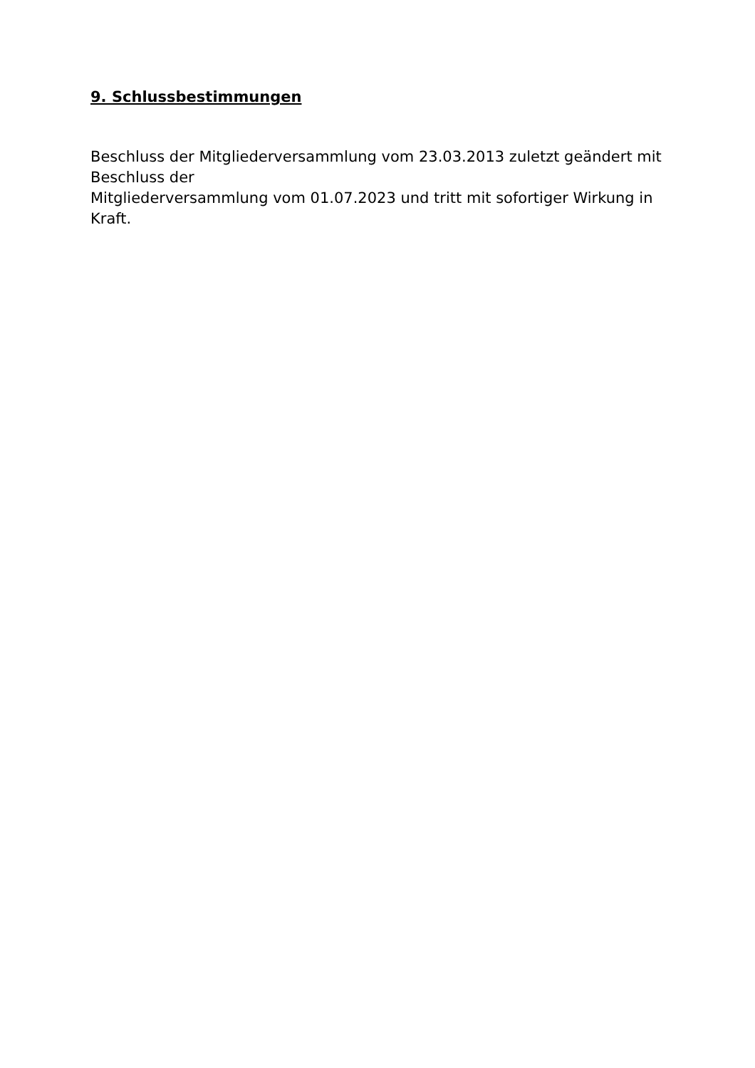9. Schlussbestimmungen
Beschluss der Mitgliederversammlung vom 23.03.2013 zuletzt geändert mit
Beschluss der
Mitgliederversammlung vom 01.07.2023 und tritt mit sofortiger Wirkung in
Kraft.